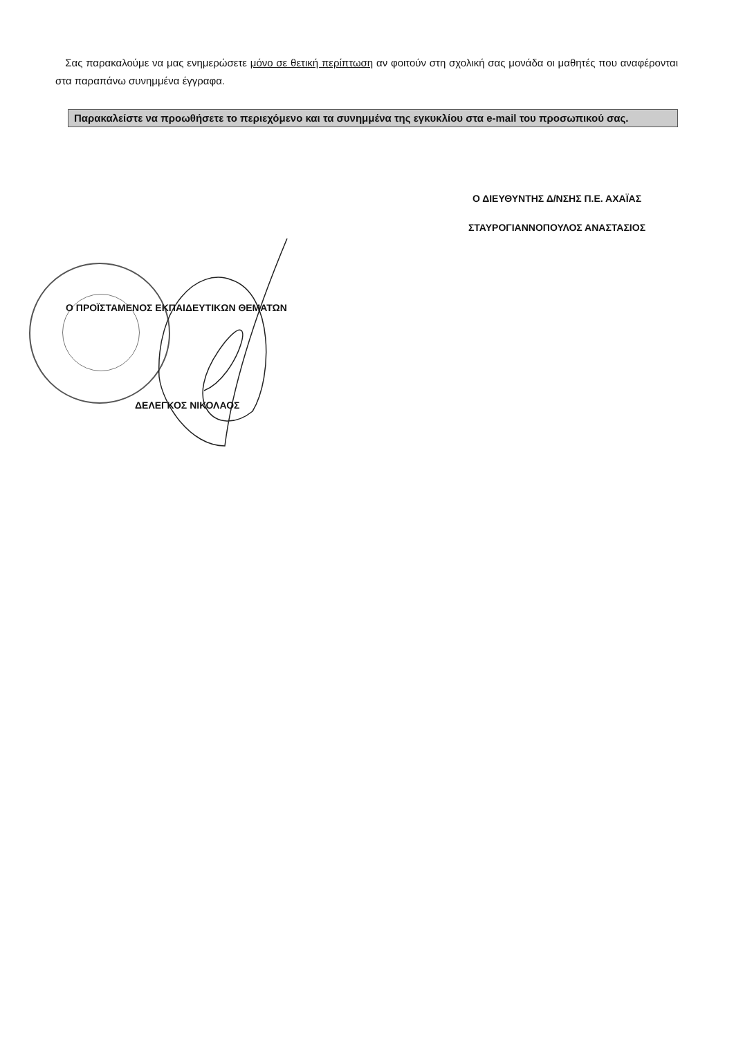Σας παρακαλούμε να μας ενημερώσετε μόνο σε θετική περίπτωση αν φοιτούν στη σχολική σας μονάδα οι μαθητές που αναφέρονται στα παραπάνω συνημμένα έγγραφα.
Παρακαλείστε να προωθήσετε το περιεχόμενο και τα συνημμένα της εγκυκλίου στα e-mail του προσωπικού σας.
Ο ΔΙΕΥΘΥΝΤΗΣ Δ/ΝΣΗΣ Π.Ε. ΑΧΑΪΑΣ
ΣΤΑΥΡΟΓΙΑΝΝΟΠΟΥΛΟΣ ΑΝΑΣΤΑΣΙΟΣ
Ο ΠΡΟΪΣΤΑΜΕΝΟΣ ΕΚΠΑΙΔΕΥΤΙΚΩΝ ΘΕΜΑΤΩΝ
ΔΕΛΕΓΚΟΣ ΝΙΚΟΛΑΟΣ